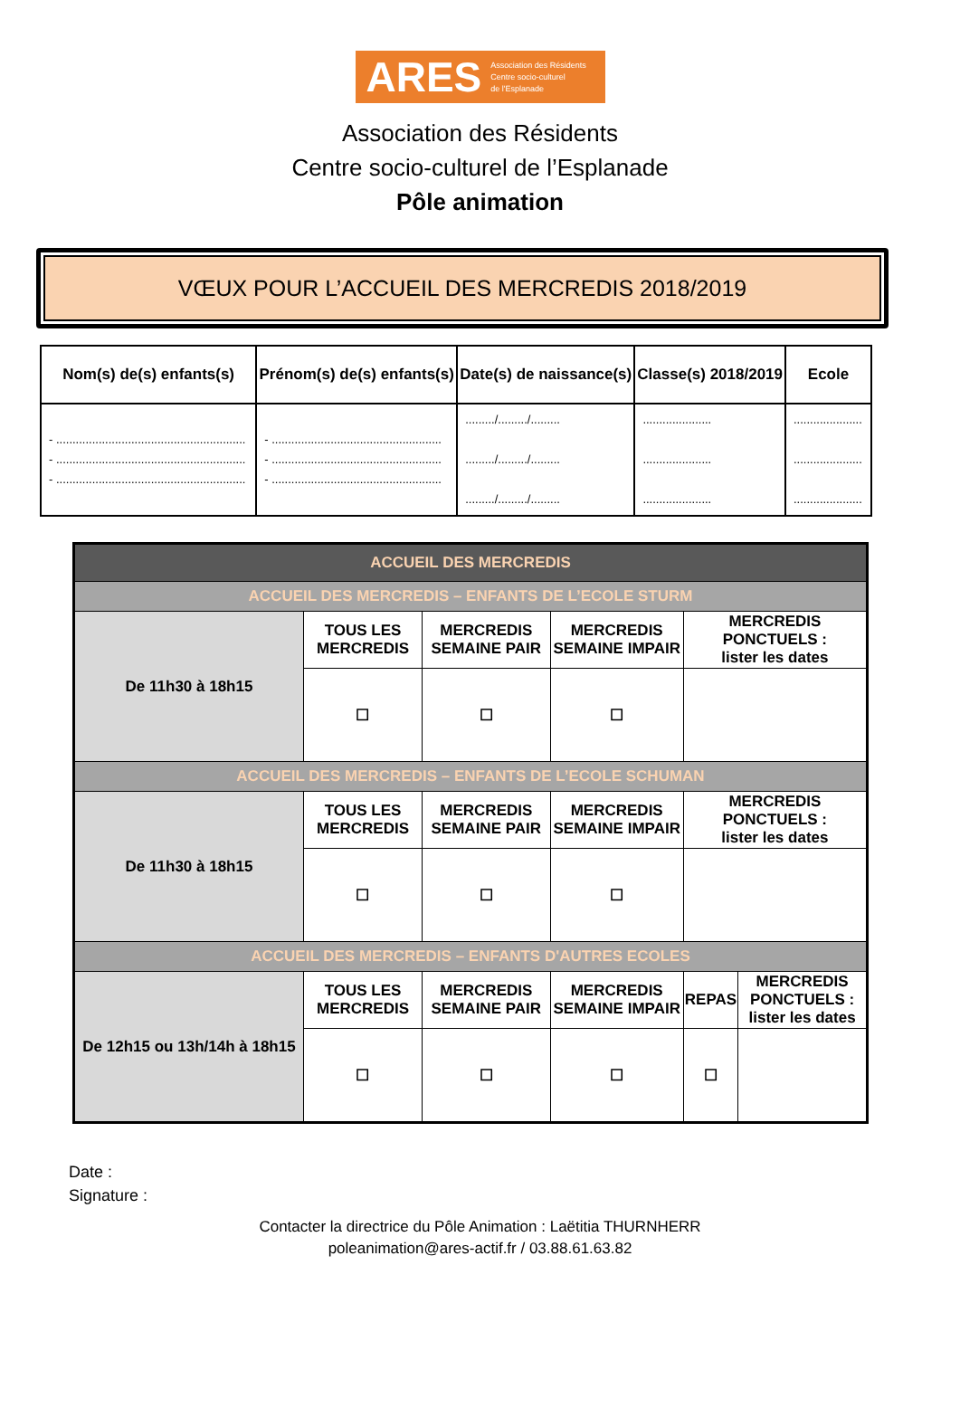ARES Association des Résidents
Centre socio-culturel
de l'Esplanade
Association des Résidents
Centre socio-culturel de l’Esplanade
Pôle animation
VŒUX POUR L’ACCUEIL DES MERCREDIS 2018/2019
| Nom(s) de(s) enfants(s) | Prénom(s) de(s) enfants(s) | Date(s) de naissance(s) | Classe(s) 2018/2019 | Ecole |
| --- | --- | --- | --- | --- |
| - .......................................................... - .......................................................... - .......................................................... | - .................................................... - .................................................... - .................................................... | ........./........./......... ........./........./......... ........./........./......... | ..................... ..................... ..................... | ..................... ..................... ..................... |
| ACCUEIL DES MERCREDIS | | | | | |
| ACCUEIL DES MERCREDIS – ENFANTS DE L’ECOLE STURM | | | | | |
| De 11h30 à 18h15 | TOUS LES MERCREDIS | MERCREDIS SEMAINE PAIR | MERCREDIS SEMAINE IMPAIR | MERCREDIS PONCTUELS : lister les dates | |
| | ☐ | ☐ | ☐ | | |
| ACCUEIL DES MERCREDIS – ENFANTS DE L’ECOLE SCHUMAN | | | | | |
| De 11h30 à 18h15 | TOUS LES MERCREDIS | MERCREDIS SEMAINE PAIR | MERCREDIS SEMAINE IMPAIR | MERCREDIS PONCTUELS : lister les dates | |
| | ☐ | ☐ | ☐ | | |
| ACCUEIL DES MERCREDIS – ENFANTS D'AUTRES ECOLES | | | | | |
| De 12h15 ou 13h/14h à 18h15 | TOUS LES MERCREDIS | MERCREDIS SEMAINE PAIR | MERCREDIS SEMAINE IMPAIR | REPAS | MERCREDIS PONCTUELS : lister les dates |
| | ☐ | ☐ | ☐ | ☐ | |
Date :
Signature :
Contacter la directrice du Pôle Animation : Laëtitia THURNHERR
poleanimation@ares-actif.fr / 03.88.61.63.82